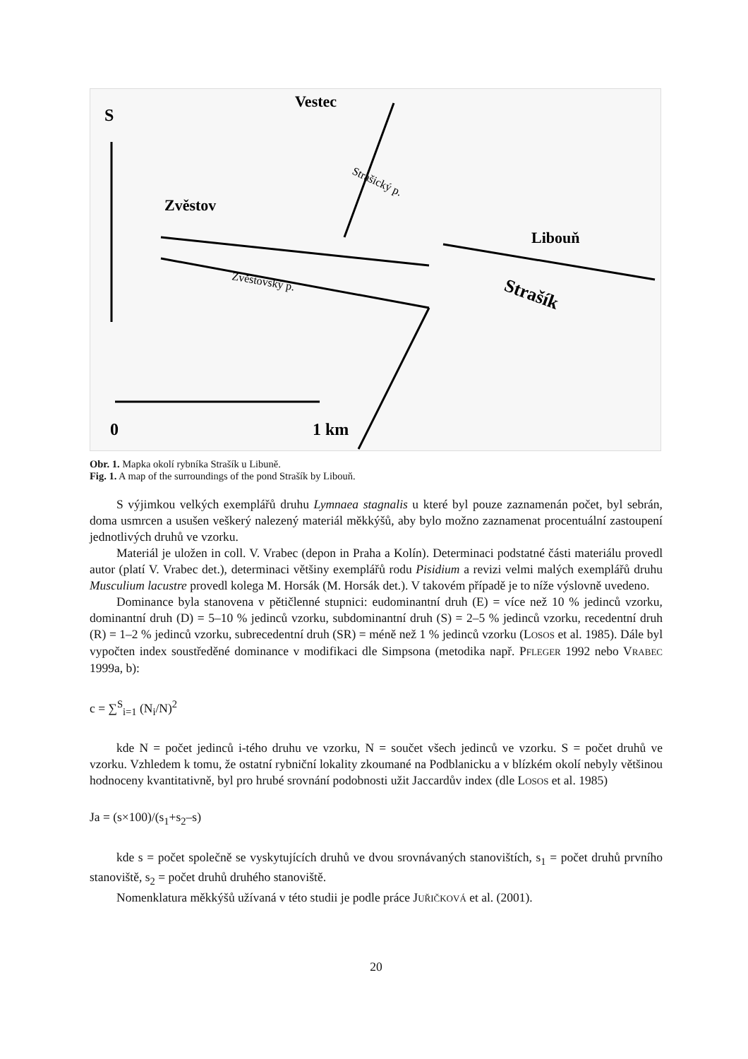S
Vestec
Zvěstov
Libouň
Strašík
Zvěstovský p.
Strašický p.
0
1 km
Obr. 1. Mapka okolí rybníka Strašík u Libuně.
Fig. 1. A map of the surroundings of the pond Strašík by Libouň.
S výjimkou velkých exemplářů druhu Lymnaea stagnalis u které byl pouze zaznamenán počet, byl sebrán, doma usmrcen a usušen veškerý nalezený materiál měkkýšů, aby bylo možno zaznamenat procentuální zastoupení jednotlivých druhů ve vzorku.
Materiál je uložen in coll. V. Vrabec (depon in Praha a Kolín). Determinaci podstatné části materiálu provedl autor (platí V. Vrabec det.), determinaci většiny exemplářů rodu Pisidium a revizi velmi malých exemplářů druhu Musculium lacustre provedl kolega M. Horsák (M. Horsák det.). V takovém případě je to níže výslovně uvedeno.
Dominance byla stanovena v pětičlenné stupnici: eudominantní druh (E) = více než 10 % jedinců vzorku, dominantní druh (D) = 5–10 % jedinců vzorku, subdominantní druh (S) = 2–5 % jedinců vzorku, recedentní druh (R) = 1–2 % jedinců vzorku, subrecedentní druh (SR) = méně než 1 % jedinců vzorku (LOSOS et al. 1985). Dále byl vypočten index soustředěné dominance v modifikaci dle Simpsona (metodika např. PFLEGER 1992 nebo VRABEC 1999a, b):
c = ∑<sup>S</sup><sub>i=1</sub> (N<sub>i</sub>/N)<sup>2</sup>
kde N = počet jedinců i-tého druhu ve vzorku, N = součet všech jedinců ve vzorku. S = počet druhů ve vzorku. Vzhledem k tomu, že ostatní rybniční lokality zkoumané na Podblanicku a v blízkém okolí nebyly většinou hodnoceny kvantitativně, byl pro hrubé srovnání podobnosti užit Jaccardův index (dle LOSOS et al. 1985)
Ja = (s×100)/(s<sub>1</sub>+s<sub>2</sub>–s)
kde s = počet společně se vyskytujících druhů ve dvou srovnávaných stanovištích, s<sub>1</sub> = počet druhů prvního stanoviště, s<sub>2</sub> = počet druhů druhého stanoviště.
Nomenklatura měkkýšů užívaná v této studii je podle práce JUŘIČKOVÁ et al. (2001).
20